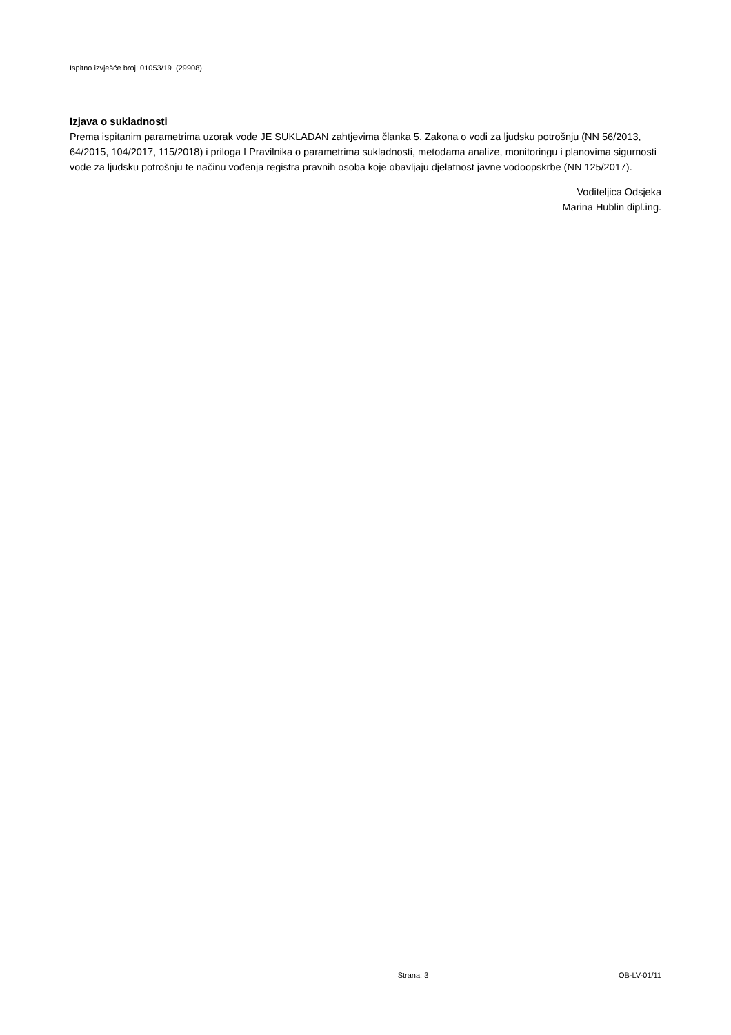Ispitno izvješće broj: 01053/19 (29908)
Izjava o sukladnosti
Prema ispitanim parametrima uzorak vode JE SUKLADAN zahtjevima članka 5. Zakona o vodi za ljudsku potrošnju (NN 56/2013, 64/2015, 104/2017, 115/2018) i priloga I Pravilnika o parametrima sukladnosti, metodama analize, monitoringu i planovima sigurnosti vode za ljudsku potrošnju te načinu vođenja registra pravnih osoba koje obavljaju djelatnost javne vodoopskrbe (NN 125/2017).
Voditeljica Odsjeka
Marina Hublin dipl.ing.
Strana: 3 OB-LV-01/11